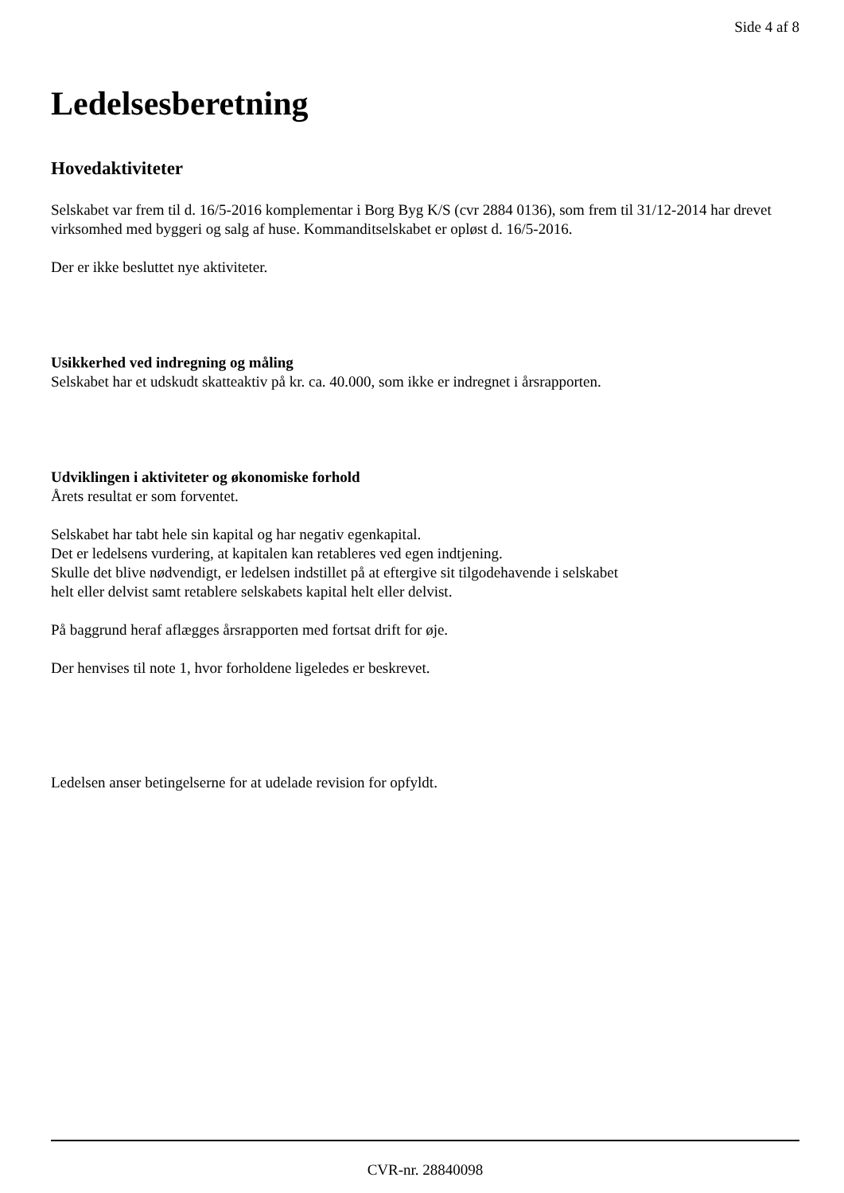Side 4 af 8
Ledelsesberetning
Hovedaktiviteter
Selskabet var frem til d. 16/5-2016 komplementar i Borg Byg K/S (cvr 2884 0136), som frem til 31/12-2014 har drevet virksomhed med byggeri og salg af huse. Kommanditselskabet er opløst d. 16/5-2016.
Der er ikke besluttet nye aktiviteter.
Usikkerhed ved indregning og måling
Selskabet har et udskudt skatteaktiv på kr. ca. 40.000, som ikke er indregnet i årsrapporten.
Udviklingen i aktiviteter og økonomiske forhold
Årets resultat er som forventet.
Selskabet har tabt hele sin kapital og har negativ egenkapital.
Det er ledelsens vurdering, at kapitalen kan retableres ved egen indtjening.
Skulle det blive nødvendigt, er ledelsen indstillet på at eftergive sit tilgodehavende i selskabet
helt eller delvist samt retablere selskabets kapital helt eller delvist.
På baggrund heraf aflægges årsrapporten med fortsat drift for øje.
Der henvises til note 1, hvor forholdene ligeledes er beskrevet.
Ledelsen anser betingelserne for at udelade revision for opfyldt.
CVR-nr. 28840098